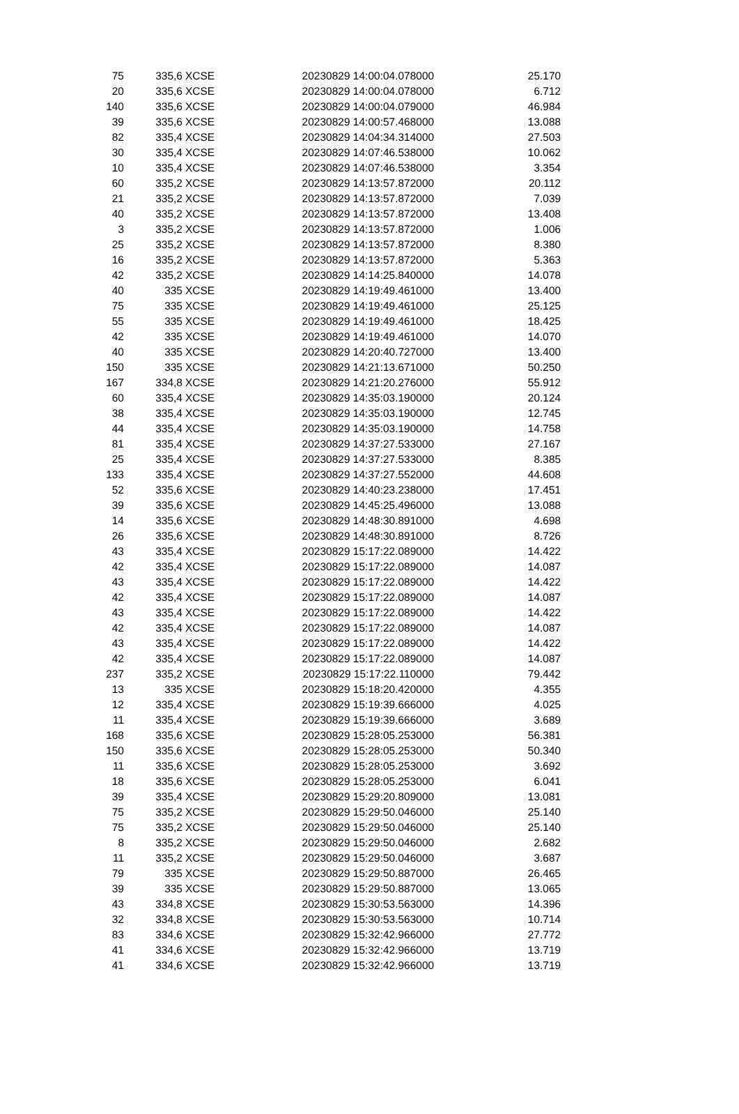| 75 | 335,6 | XCSE | 20230829 14:00:04.078000 | 25.170 |
| 20 | 335,6 | XCSE | 20230829 14:00:04.078000 | 6.712 |
| 140 | 335,6 | XCSE | 20230829 14:00:04.079000 | 46.984 |
| 39 | 335,6 | XCSE | 20230829 14:00:57.468000 | 13.088 |
| 82 | 335,4 | XCSE | 20230829 14:04:34.314000 | 27.503 |
| 30 | 335,4 | XCSE | 20230829 14:07:46.538000 | 10.062 |
| 10 | 335,4 | XCSE | 20230829 14:07:46.538000 | 3.354 |
| 60 | 335,2 | XCSE | 20230829 14:13:57.872000 | 20.112 |
| 21 | 335,2 | XCSE | 20230829 14:13:57.872000 | 7.039 |
| 40 | 335,2 | XCSE | 20230829 14:13:57.872000 | 13.408 |
| 3 | 335,2 | XCSE | 20230829 14:13:57.872000 | 1.006 |
| 25 | 335,2 | XCSE | 20230829 14:13:57.872000 | 8.380 |
| 16 | 335,2 | XCSE | 20230829 14:13:57.872000 | 5.363 |
| 42 | 335,2 | XCSE | 20230829 14:14:25.840000 | 14.078 |
| 40 | 335 | XCSE | 20230829 14:19:49.461000 | 13.400 |
| 75 | 335 | XCSE | 20230829 14:19:49.461000 | 25.125 |
| 55 | 335 | XCSE | 20230829 14:19:49.461000 | 18.425 |
| 42 | 335 | XCSE | 20230829 14:19:49.461000 | 14.070 |
| 40 | 335 | XCSE | 20230829 14:20:40.727000 | 13.400 |
| 150 | 335 | XCSE | 20230829 14:21:13.671000 | 50.250 |
| 167 | 334,8 | XCSE | 20230829 14:21:20.276000 | 55.912 |
| 60 | 335,4 | XCSE | 20230829 14:35:03.190000 | 20.124 |
| 38 | 335,4 | XCSE | 20230829 14:35:03.190000 | 12.745 |
| 44 | 335,4 | XCSE | 20230829 14:35:03.190000 | 14.758 |
| 81 | 335,4 | XCSE | 20230829 14:37:27.533000 | 27.167 |
| 25 | 335,4 | XCSE | 20230829 14:37:27.533000 | 8.385 |
| 133 | 335,4 | XCSE | 20230829 14:37:27.552000 | 44.608 |
| 52 | 335,6 | XCSE | 20230829 14:40:23.238000 | 17.451 |
| 39 | 335,6 | XCSE | 20230829 14:45:25.496000 | 13.088 |
| 14 | 335,6 | XCSE | 20230829 14:48:30.891000 | 4.698 |
| 26 | 335,6 | XCSE | 20230829 14:48:30.891000 | 8.726 |
| 43 | 335,4 | XCSE | 20230829 15:17:22.089000 | 14.422 |
| 42 | 335,4 | XCSE | 20230829 15:17:22.089000 | 14.087 |
| 43 | 335,4 | XCSE | 20230829 15:17:22.089000 | 14.422 |
| 42 | 335,4 | XCSE | 20230829 15:17:22.089000 | 14.087 |
| 43 | 335,4 | XCSE | 20230829 15:17:22.089000 | 14.422 |
| 42 | 335,4 | XCSE | 20230829 15:17:22.089000 | 14.087 |
| 43 | 335,4 | XCSE | 20230829 15:17:22.089000 | 14.422 |
| 42 | 335,4 | XCSE | 20230829 15:17:22.089000 | 14.087 |
| 237 | 335,2 | XCSE | 20230829 15:17:22.110000 | 79.442 |
| 13 | 335 | XCSE | 20230829 15:18:20.420000 | 4.355 |
| 12 | 335,4 | XCSE | 20230829 15:19:39.666000 | 4.025 |
| 11 | 335,4 | XCSE | 20230829 15:19:39.666000 | 3.689 |
| 168 | 335,6 | XCSE | 20230829 15:28:05.253000 | 56.381 |
| 150 | 335,6 | XCSE | 20230829 15:28:05.253000 | 50.340 |
| 11 | 335,6 | XCSE | 20230829 15:28:05.253000 | 3.692 |
| 18 | 335,6 | XCSE | 20230829 15:28:05.253000 | 6.041 |
| 39 | 335,4 | XCSE | 20230829 15:29:20.809000 | 13.081 |
| 75 | 335,2 | XCSE | 20230829 15:29:50.046000 | 25.140 |
| 75 | 335,2 | XCSE | 20230829 15:29:50.046000 | 25.140 |
| 8 | 335,2 | XCSE | 20230829 15:29:50.046000 | 2.682 |
| 11 | 335,2 | XCSE | 20230829 15:29:50.046000 | 3.687 |
| 79 | 335 | XCSE | 20230829 15:29:50.887000 | 26.465 |
| 39 | 335 | XCSE | 20230829 15:29:50.887000 | 13.065 |
| 43 | 334,8 | XCSE | 20230829 15:30:53.563000 | 14.396 |
| 32 | 334,8 | XCSE | 20230829 15:30:53.563000 | 10.714 |
| 83 | 334,6 | XCSE | 20230829 15:32:42.966000 | 27.772 |
| 41 | 334,6 | XCSE | 20230829 15:32:42.966000 | 13.719 |
| 41 | 334,6 | XCSE | 20230829 15:32:42.966000 | 13.719 |